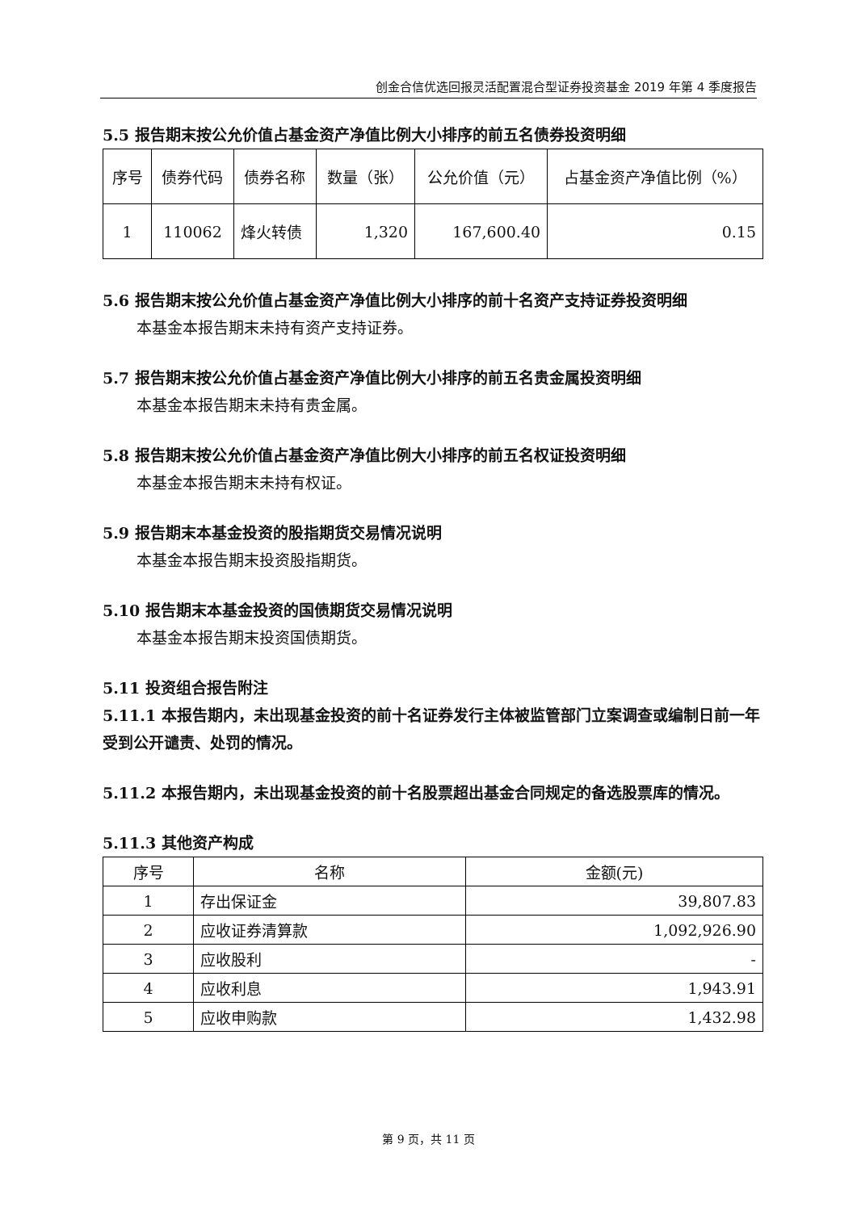创金合信优选回报灵活配置混合型证券投资基金 2019 年第 4 季度报告
5.5 报告期末按公允价值占基金资产净值比例大小排序的前五名债券投资明细
| 序号 | 债券代码 | 债券名称 | 数量（张） | 公允价值（元） | 占基金资产净值比例（%） |
| --- | --- | --- | --- | --- | --- |
| 1 | 110062 | 烽火转债 | 1,320 | 167,600.40 | 0.15 |
5.6 报告期末按公允价值占基金资产净值比例大小排序的前十名资产支持证券投资明细
本基金本报告期末未持有资产支持证券。
5.7 报告期末按公允价值占基金资产净值比例大小排序的前五名贵金属投资明细
本基金本报告期末未持有贵金属。
5.8 报告期末按公允价值占基金资产净值比例大小排序的前五名权证投资明细
本基金本报告期末未持有权证。
5.9 报告期末本基金投资的股指期货交易情况说明
本基金本报告期末投资股指期货。
5.10 报告期末本基金投资的国债期货交易情况说明
本基金本报告期末投资国债期货。
5.11 投资组合报告附注
5.11.1 本报告期内，未出现基金投资的前十名证券发行主体被监管部门立案调查或编制日前一年受到公开谴责、处罚的情况。
5.11.2 本报告期内，未出现基金投资的前十名股票超出基金合同规定的备选股票库的情况。
5.11.3 其他资产构成
| 序号 | 名称 | 金额(元) |
| --- | --- | --- |
| 1 | 存出保证金 | 39,807.83 |
| 2 | 应收证券清算款 | 1,092,926.90 |
| 3 | 应收股利 | - |
| 4 | 应收利息 | 1,943.91 |
| 5 | 应收申购款 | 1,432.98 |
第 9 页，共 11 页